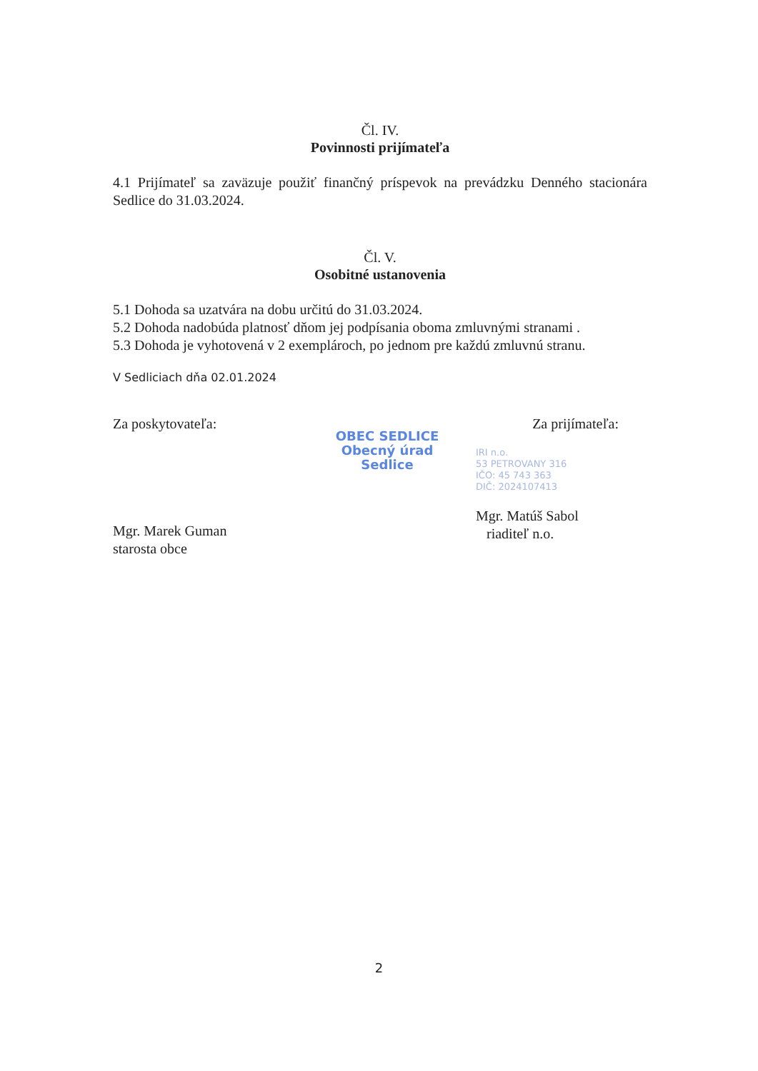Čl. IV.
Povinnosti prijímateľa
4.1 Prijímateľ sa zaväzuje použiť finančný príspevok na prevádzku Denného stacionára Sedlice do 31.03.2024.
Čl. V.
Osobitné ustanovenia
5.1 Dohoda sa uzatvára na dobu určitú do 31.03.2024.
5.2 Dohoda nadobúda platnosť dňom jej podpísania oboma zmluvnými stranami .
5.3 Dohoda je vyhotovená v 2 exemplároch, po jednom pre každú zmluvnú stranu.
V Sedliciach dňa 02.01.2024
Za poskytovateľa:
Mgr. Marek Guman
starosta obce
OBEC SEDLICE
Obecný úrad
Sedlice
Za prijímateľa:
IRI n.o.
53 PETROVANY 316
IČO: 45 743 363
DIČ: 2024107413
Mgr. Matúš Sabol
riaditeľ n.o.
2